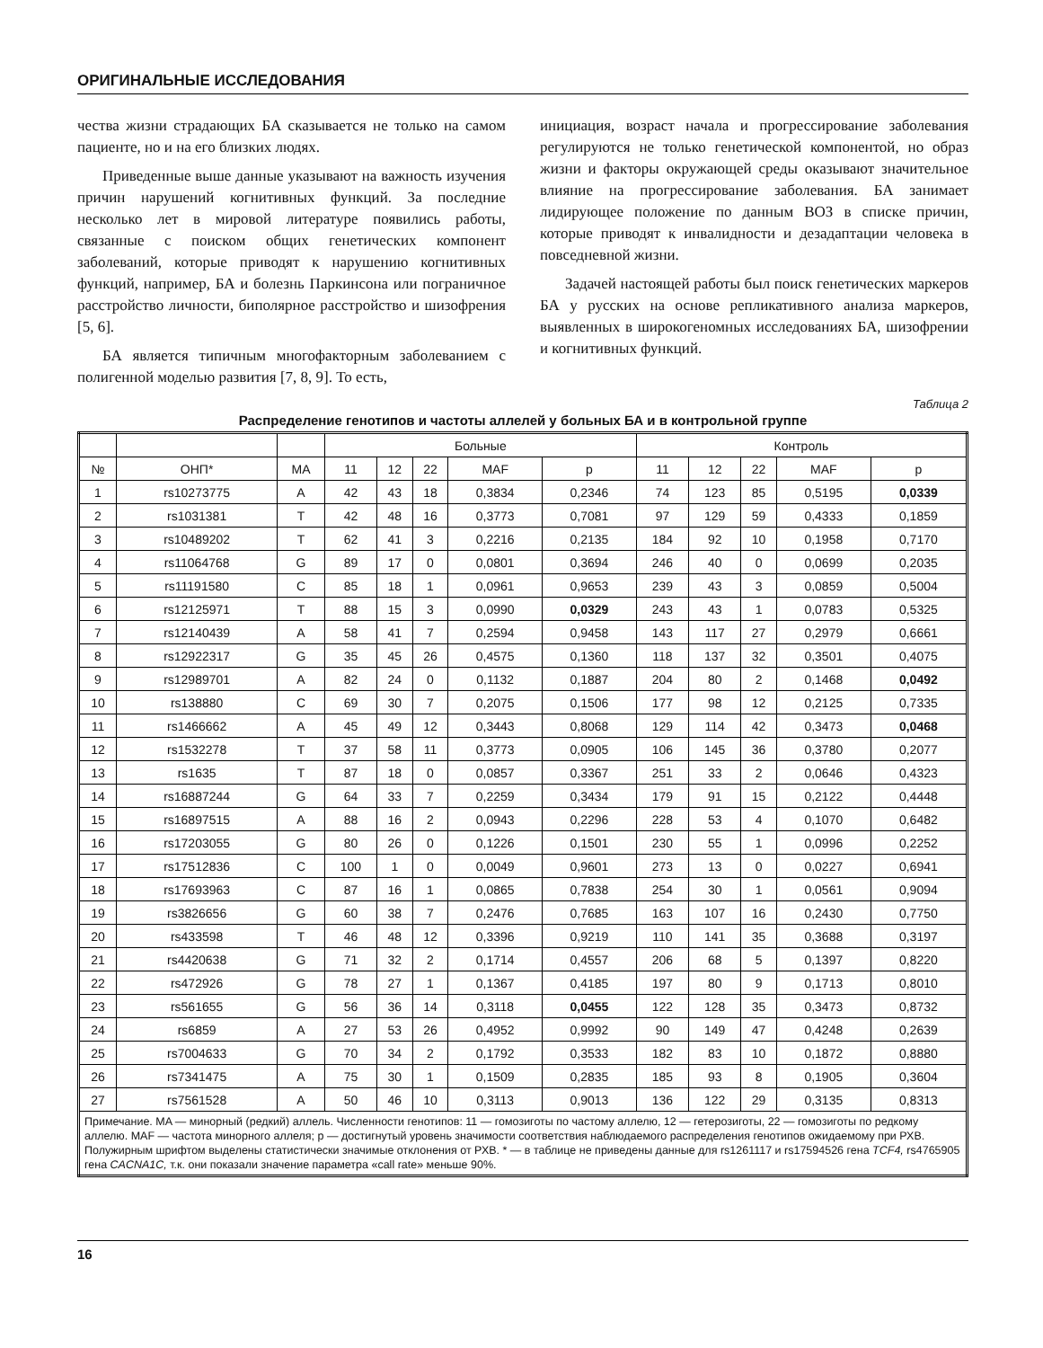ОРИГИНАЛЬНЫЕ ИССЛЕДОВАНИЯ
чества жизни страдающих БА сказывается не только на самом пациенте, но и на его близких людях.
Приведенные выше данные указывают на важность изучения причин нарушений когнитивных функций. За последние несколько лет в мировой литературе появились работы, связанные с поиском общих генетических компонент заболеваний, которые приводят к нарушению когнитивных функций, например, БА и болезнь Паркинсона или пограничное расстройство личности, биполярное расстройство и шизофрения [5, 6].
БА является типичным многофакторным заболеванием с полигенной моделью развития [7, 8, 9]. То есть,
инициация, возраст начала и прогрессирование заболевания регулируются не только генетической компонентой, но образ жизни и факторы окружающей среды оказывают значительное влияние на прогрессирование заболевания. БА занимает лидирующее положение по данным ВОЗ в списке причин, которые приводят к инвалидности и дезадаптации человека в повседневной жизни.
Задачей настоящей работы был поиск генетических маркеров БА у русских на основе репликативного анализа маркеров, выявленных в широкогеномных исследованиях БА, шизофрении и когнитивных функций.
Таблица 2
Распределение генотипов и частоты аллелей у больных БА и в контрольной группе
| | | | Больные | | | | | Контроль | | | | |
| --- | --- | --- | --- | --- | --- | --- | --- | --- | --- | --- | --- | --- |
| № | ОНП* | MA | 11 | 12 | 22 | MAF | p | 11 | 12 | 22 | MAF | p |
| 1 | rs10273775 | A | 42 | 43 | 18 | 0,3834 | 0,2346 | 74 | 123 | 85 | 0,5195 | 0,0339 |
| 2 | rs1031381 | T | 42 | 48 | 16 | 0,3773 | 0,7081 | 97 | 129 | 59 | 0,4333 | 0,1859 |
| 3 | rs10489202 | T | 62 | 41 | 3 | 0,2216 | 0,2135 | 184 | 92 | 10 | 0,1958 | 0,7170 |
| 4 | rs11064768 | G | 89 | 17 | 0 | 0,0801 | 0,3694 | 246 | 40 | 0 | 0,0699 | 0,2035 |
| 5 | rs11191580 | C | 85 | 18 | 1 | 0,0961 | 0,9653 | 239 | 43 | 3 | 0,0859 | 0,5004 |
| 6 | rs12125971 | T | 88 | 15 | 3 | 0,0990 | 0,0329 | 243 | 43 | 1 | 0,0783 | 0,5325 |
| 7 | rs12140439 | A | 58 | 41 | 7 | 0,2594 | 0,9458 | 143 | 117 | 27 | 0,2979 | 0,6661 |
| 8 | rs12922317 | G | 35 | 45 | 26 | 0,4575 | 0,1360 | 118 | 137 | 32 | 0,3501 | 0,4075 |
| 9 | rs12989701 | A | 82 | 24 | 0 | 0,1132 | 0,1887 | 204 | 80 | 2 | 0,1468 | 0,0492 |
| 10 | rs138880 | C | 69 | 30 | 7 | 0,2075 | 0,1506 | 177 | 98 | 12 | 0,2125 | 0,7335 |
| 11 | rs1466662 | A | 45 | 49 | 12 | 0,3443 | 0,8068 | 129 | 114 | 42 | 0,3473 | 0,0468 |
| 12 | rs1532278 | T | 37 | 58 | 11 | 0,3773 | 0,0905 | 106 | 145 | 36 | 0,3780 | 0,2077 |
| 13 | rs1635 | T | 87 | 18 | 0 | 0,0857 | 0,3367 | 251 | 33 | 2 | 0,0646 | 0,4323 |
| 14 | rs16887244 | G | 64 | 33 | 7 | 0,2259 | 0,3434 | 179 | 91 | 15 | 0,2122 | 0,4448 |
| 15 | rs16897515 | A | 88 | 16 | 2 | 0,0943 | 0,2296 | 228 | 53 | 4 | 0,1070 | 0,6482 |
| 16 | rs17203055 | G | 80 | 26 | 0 | 0,1226 | 0,1501 | 230 | 55 | 1 | 0,0996 | 0,2252 |
| 17 | rs17512836 | C | 100 | 1 | 0 | 0,0049 | 0,9601 | 273 | 13 | 0 | 0,0227 | 0,6941 |
| 18 | rs17693963 | C | 87 | 16 | 1 | 0,0865 | 0,7838 | 254 | 30 | 1 | 0,0561 | 0,9094 |
| 19 | rs3826656 | G | 60 | 38 | 7 | 0,2476 | 0,7685 | 163 | 107 | 16 | 0,2430 | 0,7750 |
| 20 | rs433598 | T | 46 | 48 | 12 | 0,3396 | 0,9219 | 110 | 141 | 35 | 0,3688 | 0,3197 |
| 21 | rs4420638 | G | 71 | 32 | 2 | 0,1714 | 0,4557 | 206 | 68 | 5 | 0,1397 | 0,8220 |
| 22 | rs472926 | G | 78 | 27 | 1 | 0,1367 | 0,4185 | 197 | 80 | 9 | 0,1713 | 0,8010 |
| 23 | rs561655 | G | 56 | 36 | 14 | 0,3118 | 0,0455 | 122 | 128 | 35 | 0,3473 | 0,8732 |
| 24 | rs6859 | A | 27 | 53 | 26 | 0,4952 | 0,9992 | 90 | 149 | 47 | 0,4248 | 0,2639 |
| 25 | rs7004633 | G | 70 | 34 | 2 | 0,1792 | 0,3533 | 182 | 83 | 10 | 0,1872 | 0,8880 |
| 26 | rs7341475 | A | 75 | 30 | 1 | 0,1509 | 0,2835 | 185 | 93 | 8 | 0,1905 | 0,3604 |
| 27 | rs7561528 | A | 50 | 46 | 10 | 0,3113 | 0,9013 | 136 | 122 | 29 | 0,3135 | 0,8313 |
| Примечание. MA — минорный (редкий) аллель. Численности генотипов: 11 — гомозиготы по частому аллелю, 12 — гетерозиготы, 22 — гомозиготы по редкому аллелю. MAF — частота минорного аллеля; p — достигнутый уровень значимости соответствия наблюдаемого распределения генотипов ожидаемому при РХВ. Полужирным шрифтом выделены статистически значимые отклонения от РХВ. * — в таблице не приведены данные для rs1261117 и rs17594526 гена TCF4, rs4765905 гена CACNA1C, т.к. они показали значение параметра «call rate» меньше 90%. | | | | | | | | | | | | |
16